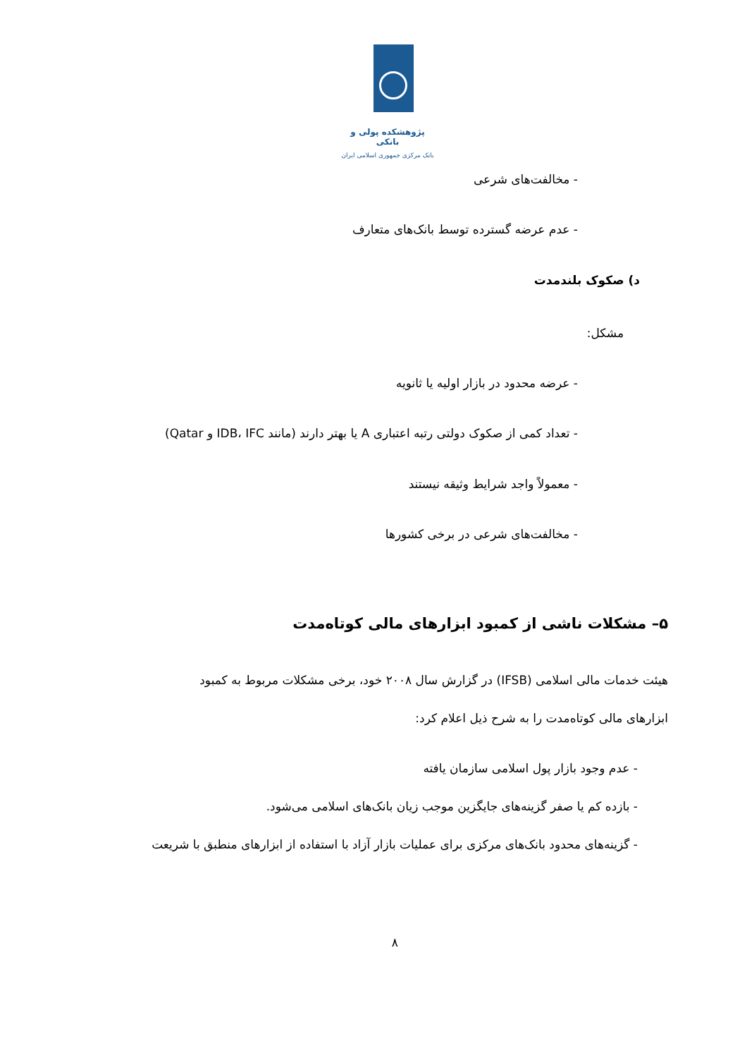پژوهشکده پولی و بانکی
بانک مرکزی جمهوری اسلامی ایران
- مخالفت‌های شرعی
- عدم عرضه گسترده توسط بانک‌های متعارف
د) صکوک بلندمدت
مشکل:
- عرضه محدود در بازار اولیه یا ثانویه
- تعداد کمی از صکوک دولتی رتبه اعتباری A یا بهتر دارند (مانند IDB، IFC و Qatar)
- معمولاً واجد شرایط وثیقه نیستند
- مخالفت‌های شرعی در برخی کشورها
۵– مشکلات ناشی از کمبود ابزارهای مالی کوتاه‌مدت
هیئت خدمات مالی اسلامی (IFSB) در گزارش سال ۲۰۰۸ خود، برخی مشکلات مربوط به کمبود
ابزارهای مالی کوتاه‌مدت را به شرح ذیل اعلام کرد:
- عدم وجود بازار پول اسلامی سازمان یافته
- بازده کم یا صفر گزینه‌های جایگزین موجب زیان بانک‌های اسلامی می‌شود.
- گزینه‌های محدود بانک‌های مرکزی برای عملیات بازار آزاد با استفاده از ابزارهای منطبق با شریعت
۸